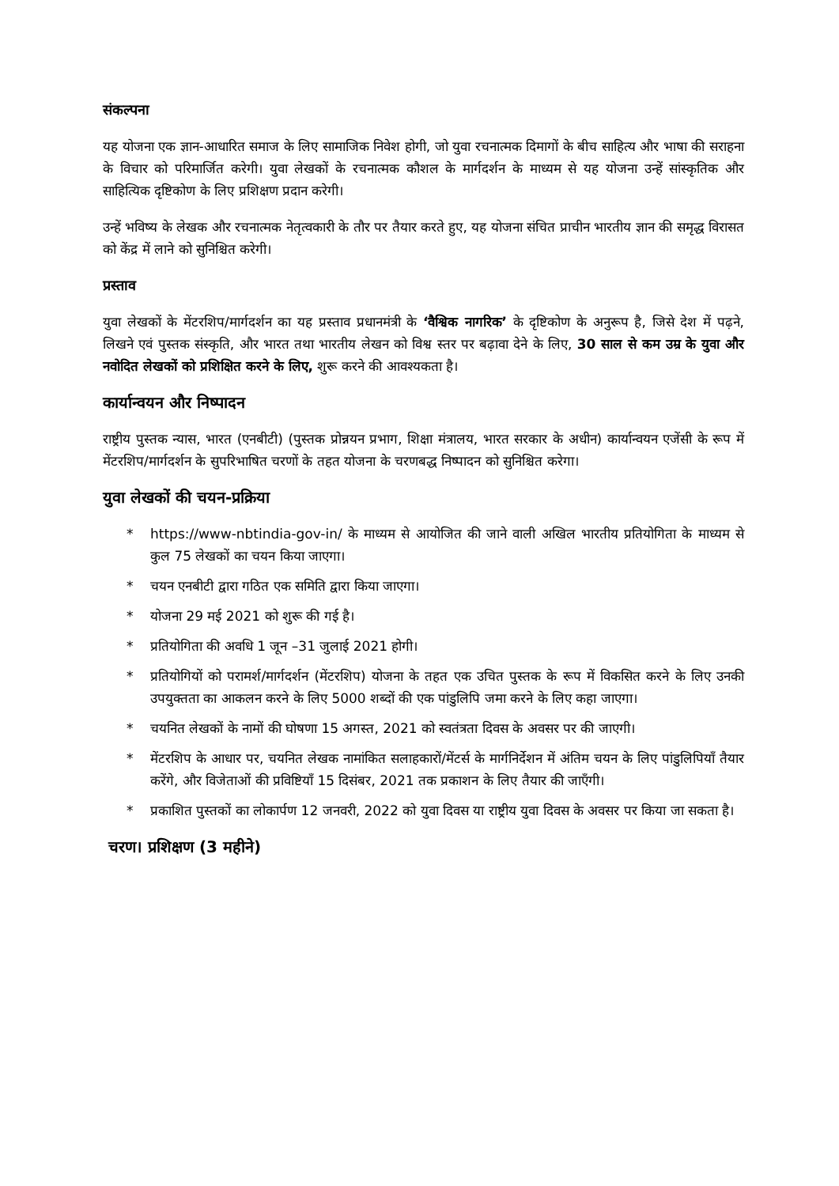संकल्पना
यह योजना एक ज्ञान-आधारित समाज के लिए सामाजिक निवेश होगी, जो युवा रचनात्मक दिमागों के बीच साहित्य और भाषा की सराहना के विचार को परिमार्जित करेगी। युवा लेखकों के रचनात्मक कौशल के मार्गदर्शन के माध्यम से यह योजना उन्हें सांस्कृतिक और साहित्यिक दृष्टिकोण के लिए प्रशिक्षण प्रदान करेगी।
उन्हें भविष्य के लेखक और रचनात्मक नेतृत्वकारी के तौर पर तैयार करते हुए, यह योजना संचित प्राचीन भारतीय ज्ञान की समृद्ध विरासत को केंद्र में लाने को सुनिश्चित करेगी।
प्रस्ताव
युवा लेखकों के मेंटरशिप/मार्गदर्शन का यह प्रस्ताव प्रधानमंत्री के ‘वैश्विक नागरिक’ के दृष्टिकोण के अनुरूप है, जिसे देश में पढ़ने, लिखने एवं पुस्तक संस्कृति, और भारत तथा भारतीय लेखन को विश्व स्तर पर बढ़ावा देने के लिए, 30 साल से कम उम्र के युवा और नवोदित लेखकों को प्रशिक्षित करने के लिए, शुरू करने की आवश्यकता है।
कार्यान्वयन और निष्पादन
राष्ट्रीय पुस्तक न्यास, भारत (एनबीटी) (पुस्तक प्रोन्नयन प्रभाग, शिक्षा मंत्रालय, भारत सरकार के अधीन) कार्यान्वयन एजेंसी के रूप में मेंटरशिप/मार्गदर्शन के सुपरिभाषित चरणों के तहत योजना के चरणबद्ध निष्पादन को सुनिश्चित करेगा।
युवा लेखकों की चयन-प्रक्रिया
* https://www-nbtindia-gov-in/ के माध्यम से आयोजित की जाने वाली अखिल भारतीय प्रतियोगिता के माध्यम से कुल 75 लेखकों का चयन किया जाएगा।
* चयन एनबीटी द्वारा गठित एक समिति द्वारा किया जाएगा।
* योजना 29 मई 2021 को शुरू की गई है।
* प्रतियोगिता की अवधि 1 जून –31 जुलाई 2021 होगी।
* प्रतियोगियों को परामर्श/मार्गदर्शन (मेंटरशिप) योजना के तहत एक उचित पुस्तक के रूप में विकसित करने के लिए उनकी उपयुक्तता का आकलन करने के लिए 5000 शब्दों की एक पांडुलिपि जमा करने के लिए कहा जाएगा।
* चयनित लेखकों के नामों की घोषणा 15 अगस्त, 2021 को स्वतंत्रता दिवस के अवसर पर की जाएगी।
* मेंटरशिप के आधार पर, चयनित लेखक नामांकित सलाहकारों/मेंटर्स के मार्गनिर्देशन में अंतिम चयन के लिए पांडुलिपियाँ तैयार करेंगे, और विजेताओं की प्रविष्टियाँ 15 दिसंबर, 2021 तक प्रकाशन के लिए तैयार की जाएँगी।
* प्रकाशित पुस्तकों का लोकार्पण 12 जनवरी, 2022 को युवा दिवस या राष्ट्रीय युवा दिवस के अवसर पर किया जा सकता है।
चरण। प्रशिक्षण (3 महीने)